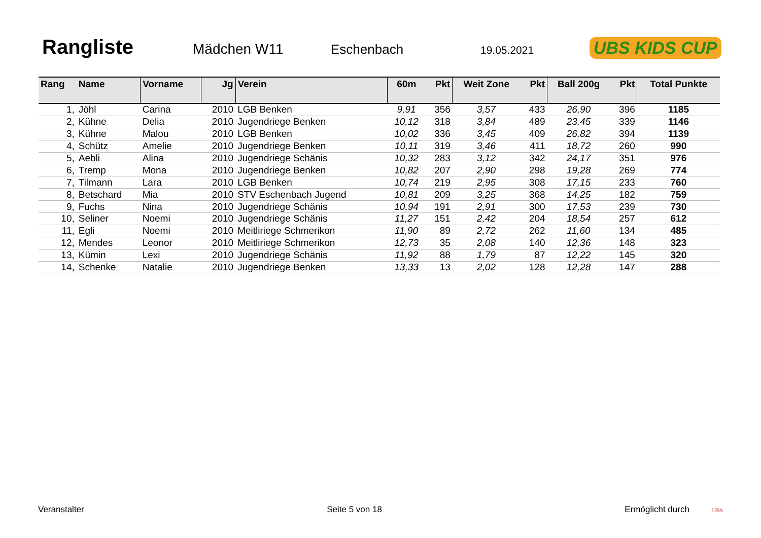Rangliste
Mädchen W11 Eschenbach 19.05.2021 UBS KIDS CUP
| Rang | Name | Vorname | Jg | Verein | 60m | Pkt | Weit Zone | Pkt | Ball 200g | Pkt | Total Punkte |
| --- | --- | --- | --- | --- | --- | --- | --- | --- | --- | --- | --- |
| 1, | Jöhl | Carina | 2010 | LGB Benken | 9,91 | 356 | 3,57 | 433 | 26,90 | 396 | 1185 |
| 2, | Kühne | Delia | 2010 | Jugendriege Benken | 10,12 | 318 | 3,84 | 489 | 23,45 | 339 | 1146 |
| 3, | Kühne | Malou | 2010 | LGB Benken | 10,02 | 336 | 3,45 | 409 | 26,82 | 394 | 1139 |
| 4, | Schütz | Amelie | 2010 | Jugendriege Benken | 10,11 | 319 | 3,46 | 411 | 18,72 | 260 | 990 |
| 5, | Aebli | Alina | 2010 | Jugendriege Schänis | 10,32 | 283 | 3,12 | 342 | 24,17 | 351 | 976 |
| 6, | Tremp | Mona | 2010 | Jugendriege Benken | 10,82 | 207 | 2,90 | 298 | 19,28 | 269 | 774 |
| 7, | Tilmann | Lara | 2010 | LGB Benken | 10,74 | 219 | 2,95 | 308 | 17,15 | 233 | 760 |
| 8, | Betschard | Mia | 2010 | STV Eschenbach Jugend | 10,81 | 209 | 3,25 | 368 | 14,25 | 182 | 759 |
| 9, | Fuchs | Nina | 2010 | Jugendriege Schänis | 10,94 | 191 | 2,91 | 300 | 17,53 | 239 | 730 |
| 10, | Seliner | Noemi | 2010 | Jugendriege Schänis | 11,27 | 151 | 2,42 | 204 | 18,54 | 257 | 612 |
| 11, | Egli | Noemi | 2010 | Meitliriege Schmerikon | 11,90 | 89 | 2,72 | 262 | 11,60 | 134 | 485 |
| 12, | Mendes | Leonor | 2010 | Meitliriege Schmerikon | 12,73 | 35 | 2,08 | 140 | 12,36 | 148 | 323 |
| 13, | Kümin | Lexi | 2010 | Jugendriege Schänis | 11,92 | 88 | 1,79 | 87 | 12,22 | 145 | 320 |
| 14, | Schenke | Natalie | 2010 | Jugendriege Benken | 13,33 | 13 | 2,02 | 128 | 12,28 | 147 | 288 |
Veranstalter Seite 5 von 18 Ermöglicht durch UBS